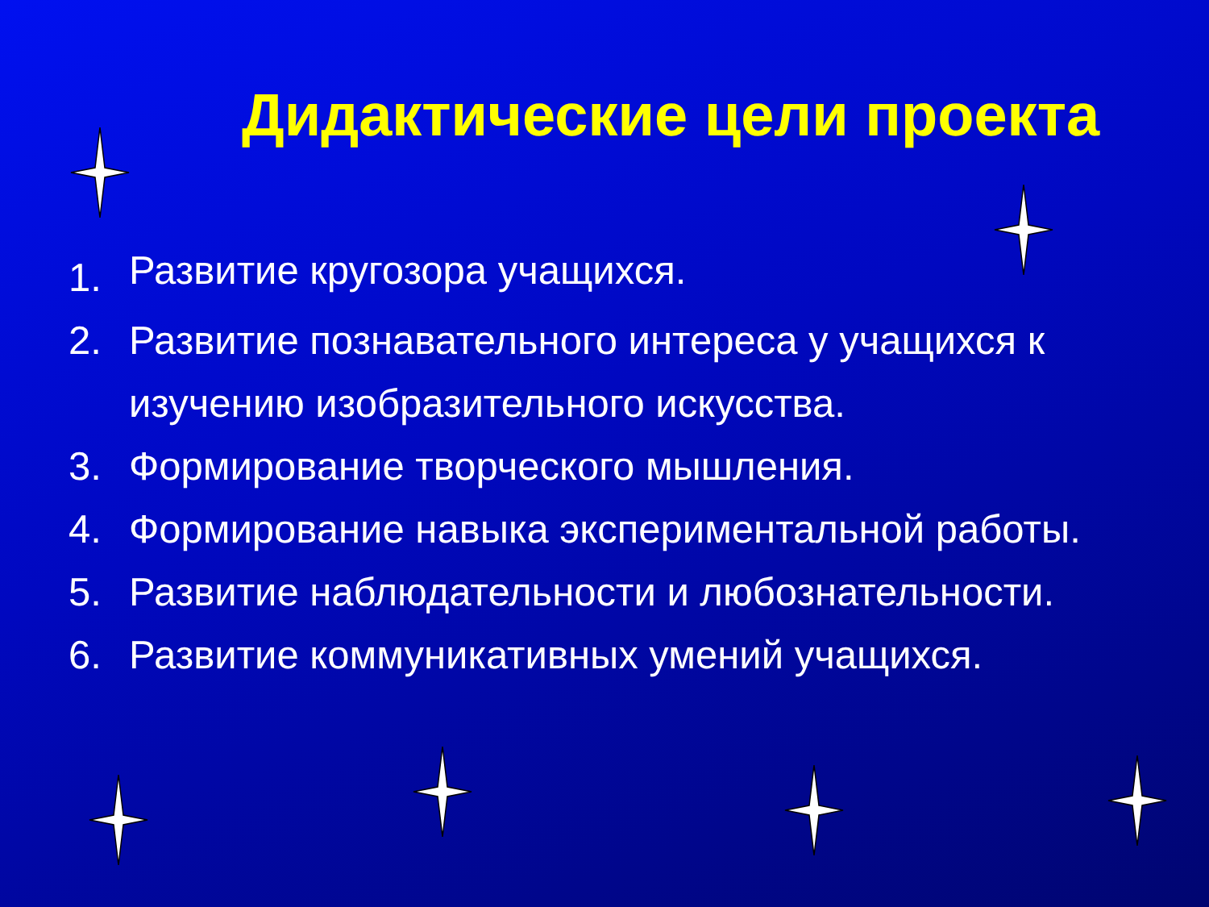Дидактические цели проекта
1. Развитие кругозора учащихся.
2. Развитие познавательного интереса у учащихся к изучению изобразительного искусства.
3. Формирование творческого мышления.
4. Формирование навыка экспериментальной работы.
5. Развитие наблюдательности и любознательности.
6. Развитие коммуникативных умений учащихся.